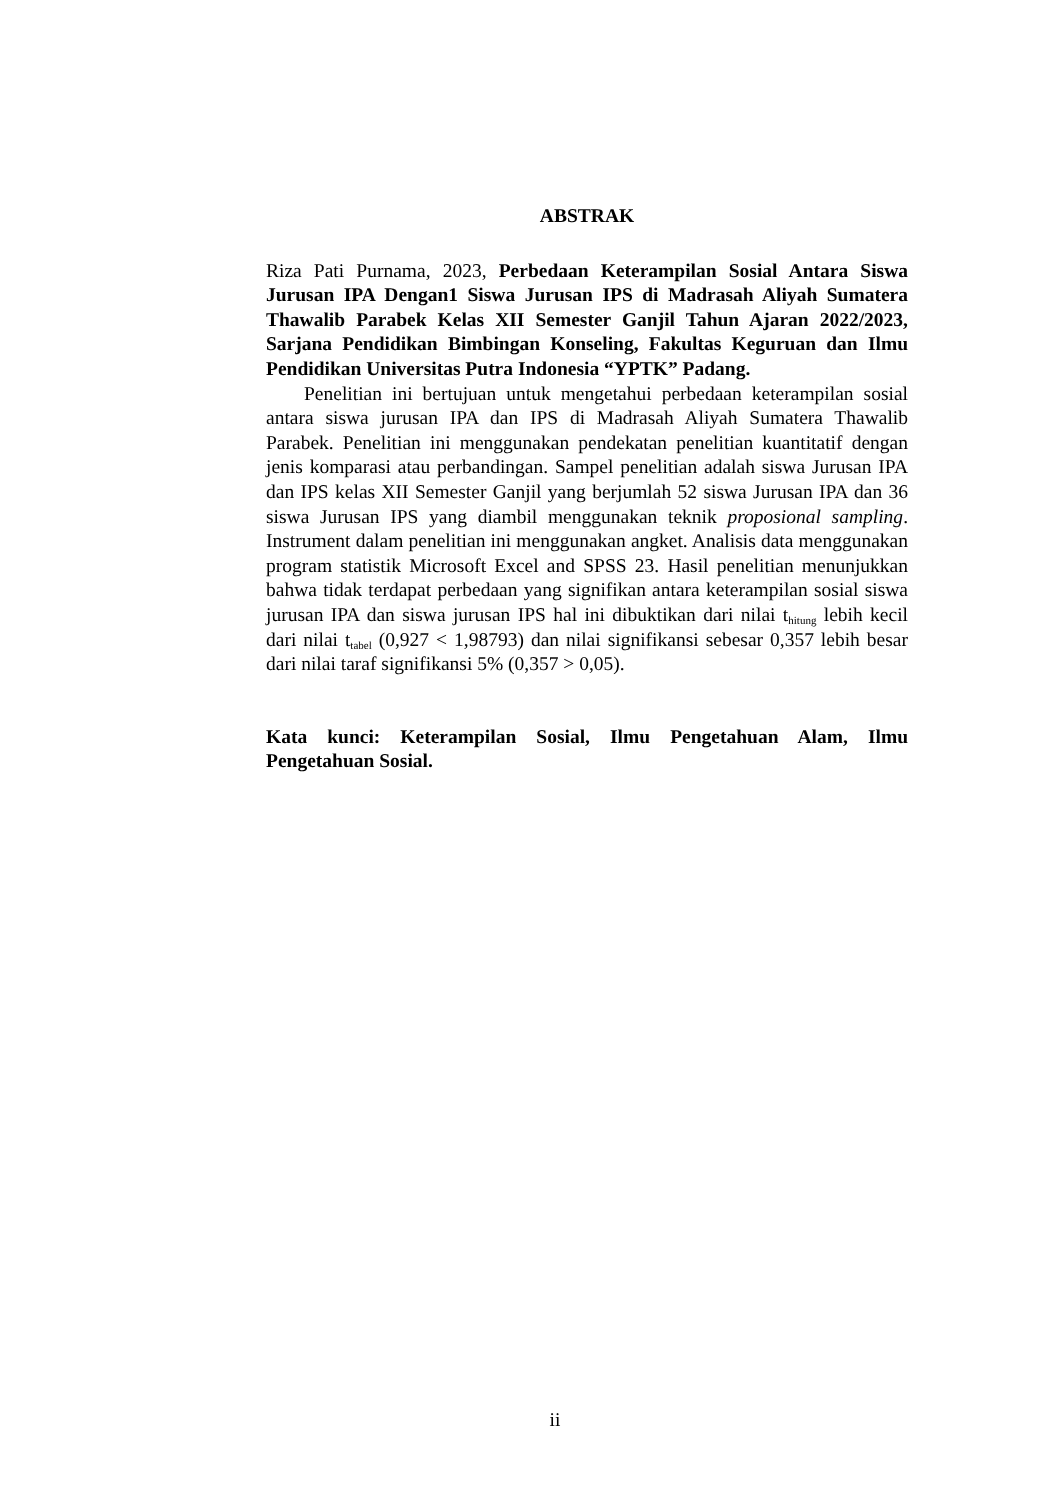ABSTRAK
Riza Pati Purnama, 2023, Perbedaan Keterampilan Sosial Antara Siswa Jurusan IPA Dengan1 Siswa Jurusan IPS di Madrasah Aliyah Sumatera Thawalib Parabek Kelas XII Semester Ganjil Tahun Ajaran 2022/2023, Sarjana Pendidikan Bimbingan Konseling, Fakultas Keguruan dan Ilmu Pendidikan Universitas Putra Indonesia “YPTK” Padang.
Penelitian ini bertujuan untuk mengetahui perbedaan keterampilan sosial antara siswa jurusan IPA dan IPS di Madrasah Aliyah Sumatera Thawalib Parabek. Penelitian ini menggunakan pendekatan penelitian kuantitatif dengan jenis komparasi atau perbandingan. Sampel penelitian adalah siswa Jurusan IPA dan IPS kelas XII Semester Ganjil yang berjumlah 52 siswa Jurusan IPA dan 36 siswa Jurusan IPS yang diambil menggunakan teknik proposional sampling. Instrument dalam penelitian ini menggunakan angket. Analisis data menggunakan program statistik Microsoft Excel and SPSS 23. Hasil penelitian menunjukkan bahwa tidak terdapat perbedaan yang signifikan antara keterampilan sosial siswa jurusan IPA dan siswa jurusan IPS hal ini dibuktikan dari nilai t<sub>hitung</sub> lebih kecil dari nilai t<sub>tabel</sub> (0,927 < 1,98793) dan nilai signifikansi sebesar 0,357 lebih besar dari nilai taraf signifikansi 5% (0,357 > 0,05).
Kata kunci: Keterampilan Sosial, Ilmu Pengetahuan Alam, Ilmu Pengetahuan Sosial.
ii